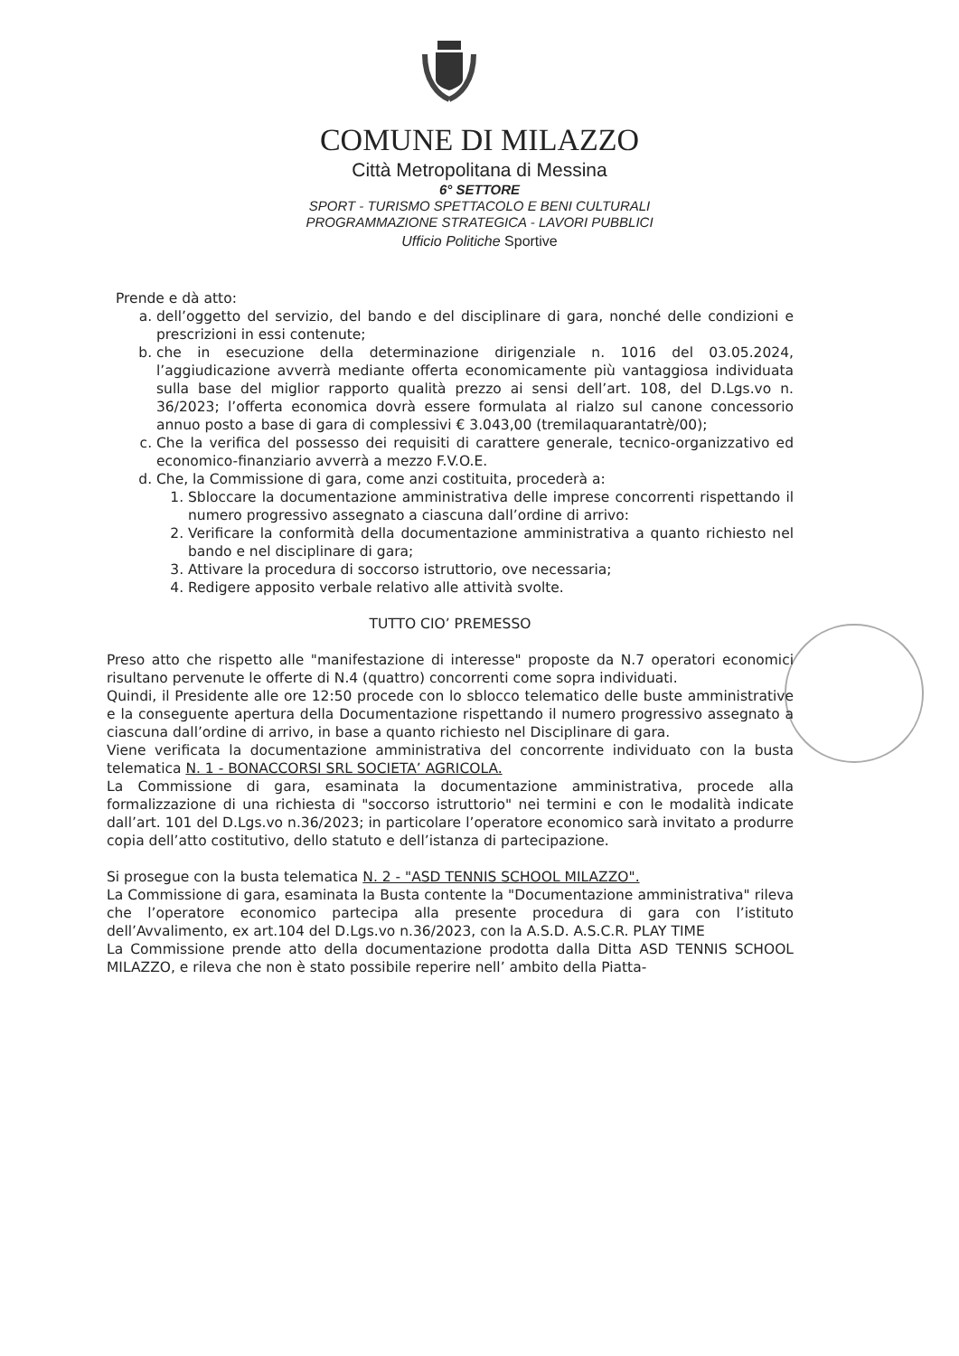COMUNE DI MILAZZO
Città Metropolitana di Messina
6° SETTORE
SPORT - TURISMO SPETTACOLO E BENI CULTURALI
PROGRAMMAZIONE STRATEGICA - LAVORI PUBBLICI
Ufficio Politiche Sportive
Prende e dà atto:
a. dell’oggetto del servizio, del bando e del disciplinare di gara, nonché delle condizioni e prescrizioni in essi contenute;
b. che in esecuzione della determinazione dirigenziale n. 1016 del 03.05.2024, l’aggiudicazione avverrà mediante offerta economicamente più vantaggiosa individuata sulla base del miglior rapporto qualità prezzo ai sensi dell’art. 108, del D.Lgs.vo n. 36/2023; l’offerta economica dovrà essere formulata al rialzo sul canone concessorio annuo posto a base di gara di complessivi € 3.043,00 (tremilaquarantatrè/00);
c. Che la verifica del possesso dei requisiti di carattere generale, tecnico-organizzativo ed economico-finanziario avverrà a mezzo F.V.O.E.
d. Che, la Commissione di gara, come anzi costituita, procederà a:
1. Sbloccare la documentazione amministrativa delle imprese concorrenti rispettando il numero progressivo assegnato a ciascuna dall’ordine di arrivo:
2. Verificare la conformità della documentazione amministrativa a quanto richiesto nel bando e nel disciplinare di gara;
3. Attivare la procedura di soccorso istruttorio, ove necessaria;
4. Redigere apposito verbale relativo alle attività svolte.
TUTTO CIO’ PREMESSO
Preso atto che rispetto alle "manifestazione di interesse" proposte da N.7 operatori economici risultano pervenute le offerte di N.4 (quattro) concorrenti come sopra individuati.
Quindi, il Presidente alle ore 12:50 procede con lo sblocco telematico delle buste amministrative e la conseguente apertura della Documentazione rispettando il numero progressivo assegnato a ciascuna dall’ordine di arrivo, in base a quanto richiesto nel Disciplinare di gara.
Viene verificata la documentazione amministrativa del concorrente individuato con la busta telematica N. 1 - BONACCORSI SRL SOCIETA’ AGRICOLA.
La Commissione di gara, esaminata la documentazione amministrativa, procede alla formalizzazione di una richiesta di "soccorso istruttorio" nei termini e con le modalità indicate dall’art. 101 del D.Lgs.vo n.36/2023; in particolare l’operatore economico sarà invitato a produrre copia dell’atto costitutivo, dello statuto e dell’istanza di partecipazione.
Si prosegue con la busta telematica N. 2 - "ASD TENNIS SCHOOL MILAZZO".
La Commissione di gara, esaminata la Busta contente la "Documentazione amministrativa" rileva che l’operatore economico partecipa alla presente procedura di gara con l’istituto dell’Avvalimento, ex art.104 del D.Lgs.vo n.36/2023, con la A.S.D. A.S.C.R. PLAY TIME
La Commissione prende atto della documentazione prodotta dalla Ditta ASD TENNIS SCHOOL MILAZZO, e rileva che non è stato possibile reperire nell’ ambito della Piatta-